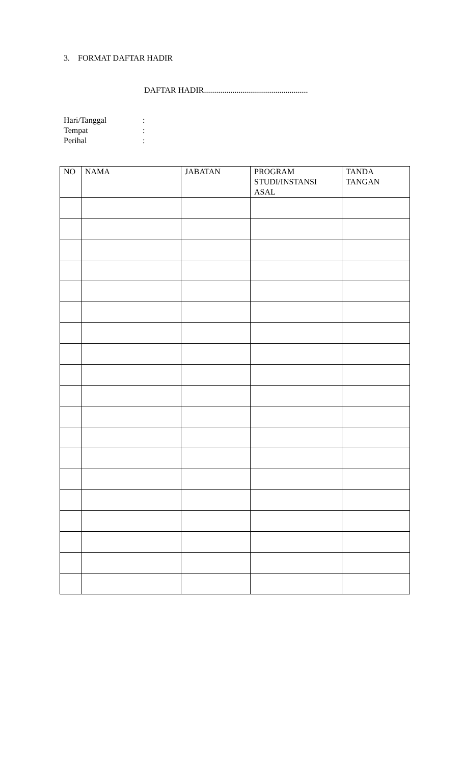3. FORMAT DAFTAR HADIR
DAFTAR HADIR...................................................
Hari/Tanggal:
Tempat:
Perihal:
| NO | NAMA | JABATAN | PROGRAM STUDI/INSTANSI ASAL | TANDA TANGAN |
| --- | --- | --- | --- | --- |